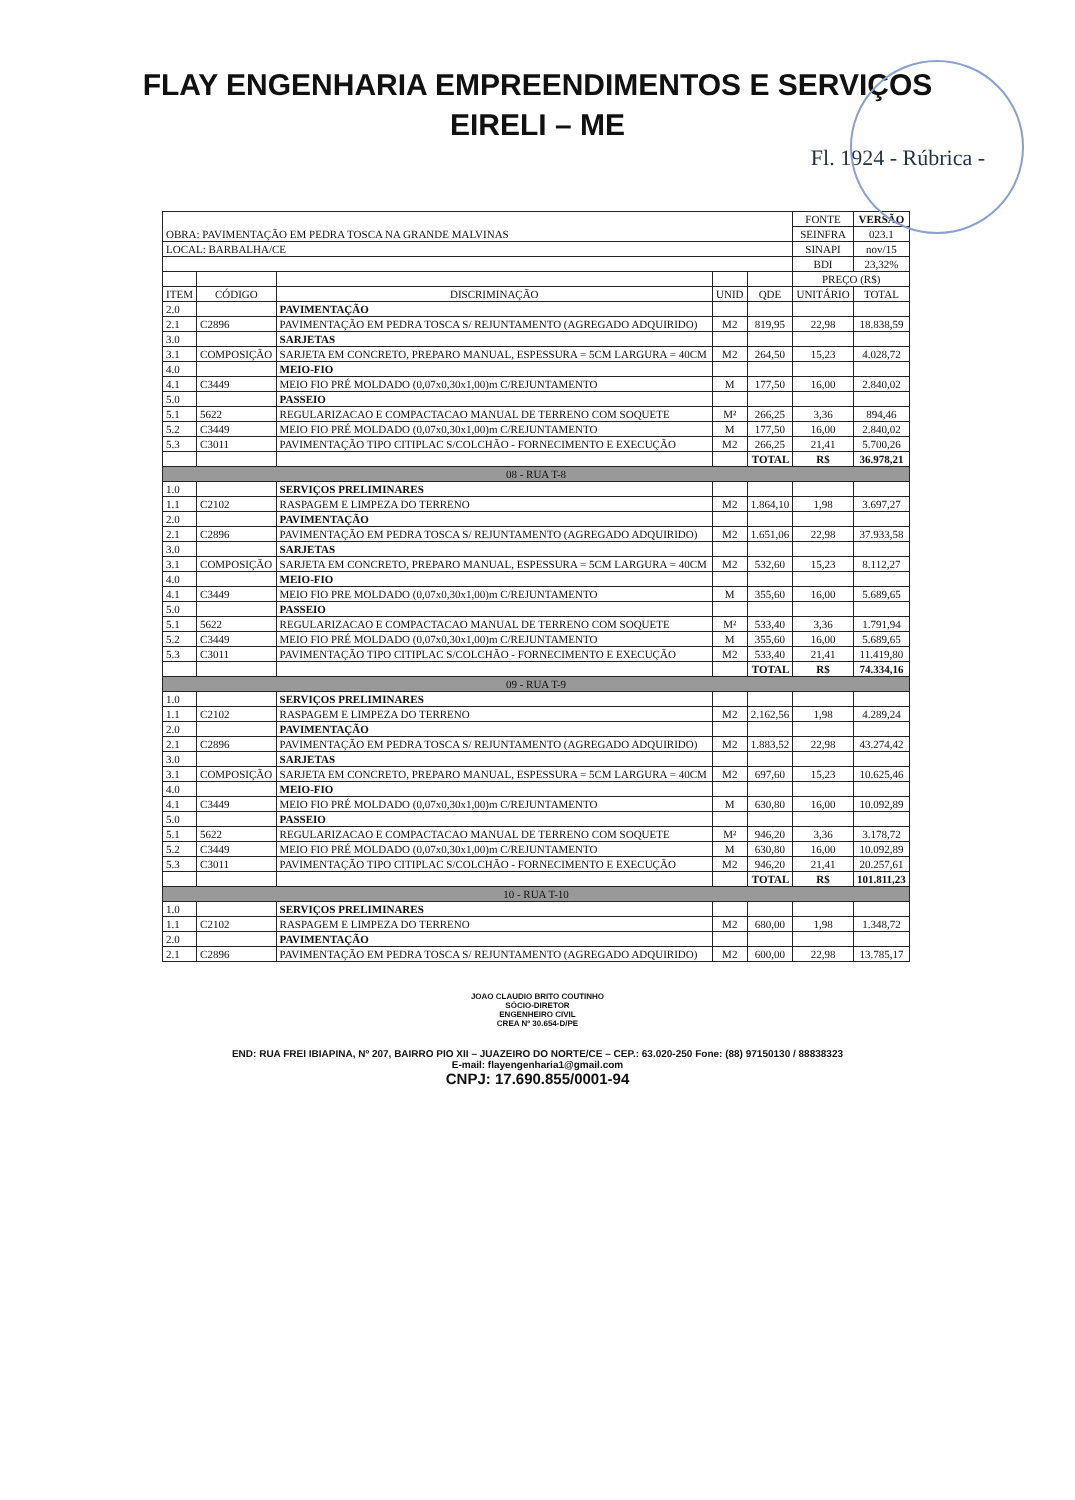FLAY ENGENHARIA EMPREENDIMENTOS E SERVIÇOS
EIRELI – ME
Fl. 1924 - Rúbrica -
| OBRA: PAVIMENTAÇÃO EM PEDRA TOSCA NA GRANDE MALVINAS | | | | | FONTE | VERSÃO |
| | | | | | SEINFRA | 023.1 |
| LOCAL: BARBALHA/CE | | | | | SINAPI | nov/15 |
| | | | | | BDI | 23,32% |
| | | | | | PREÇO (R$) | |
| ITEM | CÓDIGO | DISCRIMINAÇÃO | UNID | QDE | UNITÁRIO | TOTAL |
| 2.0 | | PAVIMENTAÇÃO | | | | |
| 2.1 | C2896 | PAVIMENTAÇÃO EM PEDRA TOSCA S/ REJUNTAMENTO (AGREGADO ADQUIRIDO) | M2 | 819,95 | 22,98 | 18.838,59 |
| 3.0 | | SARJETAS | | | | |
| 3.1 | COMPOSIÇÃO | SARJETA EM CONCRETO, PREPARO MANUAL, ESPESSURA = 5CM LARGURA = 40CM | M2 | 264,50 | 15,23 | 4.028,72 |
| 4.0 | | MEIO-FIO | | | | |
| 4.1 | C3449 | MEIO FIO PRÉ MOLDADO (0,07x0,30x1,00)m C/REJUNTAMENTO | M | 177,50 | 16,00 | 2.840,02 |
| 5.0 | | PASSEIO | | | | |
| 5.1 | 5622 | REGULARIZACAO E COMPACTACAO MANUAL DE TERRENO COM SOQUETE | M² | 266,25 | 3,36 | 894,46 |
| 5.2 | C3449 | MEIO FIO PRÉ MOLDADO (0,07x0,30x1,00)m C/REJUNTAMENTO | M | 177,50 | 16,00 | 2.840,02 |
| 5.3 | C3011 | PAVIMENTAÇÃO TIPO CITIPLAC S/COLCHÃO - FORNECIMENTO E EXECUÇÃO | M2 | 266,25 | 21,41 | 5.700,26 |
| | | | | TOTAL | R$ | 36.978,21 |
| 08 - RUA T-8 | | | | | | |
| 1.0 | | SERVIÇOS PRELIMINARES | | | | |
| 1.1 | C2102 | RASPAGEM E LIMPEZA DO TERRENO | M2 | 1.864,10 | 1,98 | 3.697,27 |
| 2.0 | | PAVIMENTAÇÃO | | | | |
| 2.1 | C2896 | PAVIMENTAÇÃO EM PEDRA TOSCA S/ REJUNTAMENTO (AGREGADO ADQUIRIDO) | M2 | 1.651,06 | 22,98 | 37.933,58 |
| 3.0 | | SARJETAS | | | | |
| 3.1 | COMPOSIÇÃO | SARJETA EM CONCRETO, PREPARO MANUAL, ESPESSURA = 5CM LARGURA = 40CM | M2 | 532,60 | 15,23 | 8.112,27 |
| 4.0 | | MEIO-FIO | | | | |
| 4.1 | C3449 | MEIO FIO PRE MOLDADO (0,07x0,30x1,00)m C/REJUNTAMENTO | M | 355,60 | 16,00 | 5.689,65 |
| 5.0 | | PASSEIO | | | | |
| 5.1 | 5622 | REGULARIZACAO E COMPACTACAO MANUAL DE TERRENO COM SOQUETE | M² | 533,40 | 3,36 | 1.791,94 |
| 5.2 | C3449 | MEIO FIO PRÉ MOLDADO (0,07x0,30x1,00)m C/REJUNTAMENTO | M | 355,60 | 16,00 | 5.689,65 |
| 5.3 | C3011 | PAVIMENTAÇÃO TIPO CITIPLAC S/COLCHÃO - FORNECIMENTO E EXECUÇÃO | M2 | 533,40 | 21,41 | 11.419,80 |
| | | | | TOTAL | R$ | 74.334,16 |
| 09 - RUA T-9 | | | | | | |
| 1.0 | | SERVIÇOS PRELIMINARES | | | | |
| 1.1 | C2102 | RASPAGEM E LIMPEZA DO TERRENO | M2 | 2.162,56 | 1,98 | 4.289,24 |
| 2.0 | | PAVIMENTAÇÃO | | | | |
| 2.1 | C2896 | PAVIMENTAÇÃO EM PEDRA TOSCA S/ REJUNTAMENTO (AGREGADO ADQUIRIDO) | M2 | 1.883,52 | 22,98 | 43.274,42 |
| 3.0 | | SARJETAS | | | | |
| 3.1 | COMPOSIÇÃO | SARJETA EM CONCRETO, PREPARO MANUAL, ESPESSURA = 5CM LARGURA = 40CM | M2 | 697,60 | 15,23 | 10.625,46 |
| 4.0 | | MEIO-FIO | | | | |
| 4.1 | C3449 | MEIO FIO PRÉ MOLDADO (0,07x0,30x1,00)m C/REJUNTAMENTO | M | 630,80 | 16,00 | 10.092,89 |
| 5.0 | | PASSEIO | | | | |
| 5.1 | 5622 | REGULARIZACAO E COMPACTACAO MANUAL DE TERRENO COM SOQUETE | M² | 946,20 | 3,36 | 3.178,72 |
| 5.2 | C3449 | MEIO FIO PRÉ MOLDADO (0,07x0,30x1,00)m C/REJUNTAMENTO | M | 630,80 | 16,00 | 10.092,89 |
| 5.3 | C3011 | PAVIMENTAÇÃO TIPO CITIPLAC S/COLCHÃO - FORNECIMENTO E EXECUÇÃO | M2 | 946,20 | 21,41 | 20.257,61 |
| | | | | TOTAL | R$ | 101.811,23 |
| 10 - RUA T-10 | | | | | | |
| 1.0 | | SERVIÇOS PRELIMINARES | | | | |
| 1.1 | C2102 | RASPAGEM E LIMPEZA DO TERRENO | M2 | 680,00 | 1,98 | 1.348,72 |
| 2.0 | | PAVIMENTAÇÃO | | | | |
| 2.1 | C2896 | PAVIMENTAÇÃO EM PEDRA TOSCA S/ REJUNTAMENTO (AGREGADO ADQUIRIDO) | M2 | 600,00 | 22,98 | 13.785,17 |
JOAO CLAUDIO BRITO COUTINHO
SÓCIO-DIRETOR
ENGENHEIRO CIVIL
CREA Nº 30.654-D/PE
END: RUA FREI IBIAPINA, Nº 207, BAIRRO PIO XII – JUAZEIRO DO NORTE/CE – CEP.: 63.020-250 Fone: (88) 97150130 / 88838323
E-mail: flayengenharia1@gmail.com
CNPJ: 17.690.855/0001-94